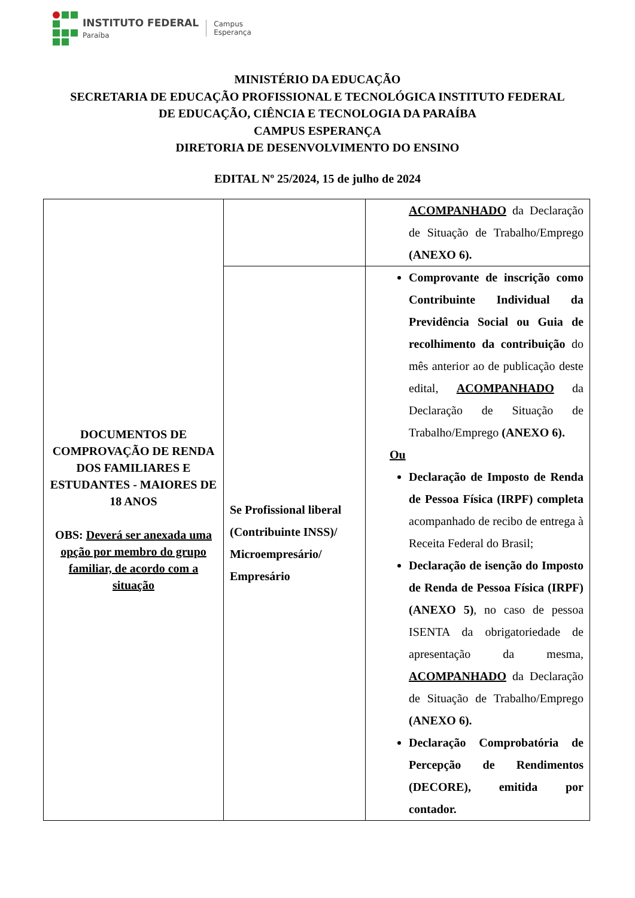INSTITUTO FEDERAL
Paraíba
Campus
Esperança
MINISTÉRIO DA EDUCAÇÃO
SECRETARIA DE EDUCAÇÃO PROFISSIONAL E TECNOLÓGICA INSTITUTO FEDERAL
DE EDUCAÇÃO, CIÊNCIA E TECNOLOGIA DA PARAÍBA
CAMPUS ESPERANÇA
DIRETORIA DE DESENVOLVIMENTO DO ENSINO
EDITAL Nº 25/2024, 15 de julho de 2024
| DOCUMENTOS DE COMPROVAÇÃO DE RENDA DOS FAMILIARES E ESTUDANTES - MAIORES DE 18 ANOS OBS: Deverá ser anexada uma opção por membro do grupo familiar, de acordo com a situação | | ACOMPANHADO da Declaração de Situação de Trabalho/Emprego (ANEXO 6). |
| | Se Profissional liberal (Contribuinte INSS)/ Microempresário/ Empresário | Comprovante de inscrição como Contribuinte Individual da Previdência Social ou Guia de recolhimento da contribuição do mês anterior ao de publicação deste edital, ACOMPANHADO da Declaração de Situação de Trabalho/Emprego (ANEXO 6). Ou Declaração de Imposto de Renda de Pessoa Física (IRPF) completa acompanhado de recibo de entrega à Receita Federal do Brasil; Declaração de isenção do Imposto de Renda de Pessoa Física (IRPF) (ANEXO 5) , no caso de pessoa ISENTA da obrigatoriedade de apresentação da mesma, ACOMPANHADO da Declaração de Situação de Trabalho/Emprego (ANEXO 6). Declaração Comprobatória de Percepção de Rendimentos (DECORE), emitida por contador. |